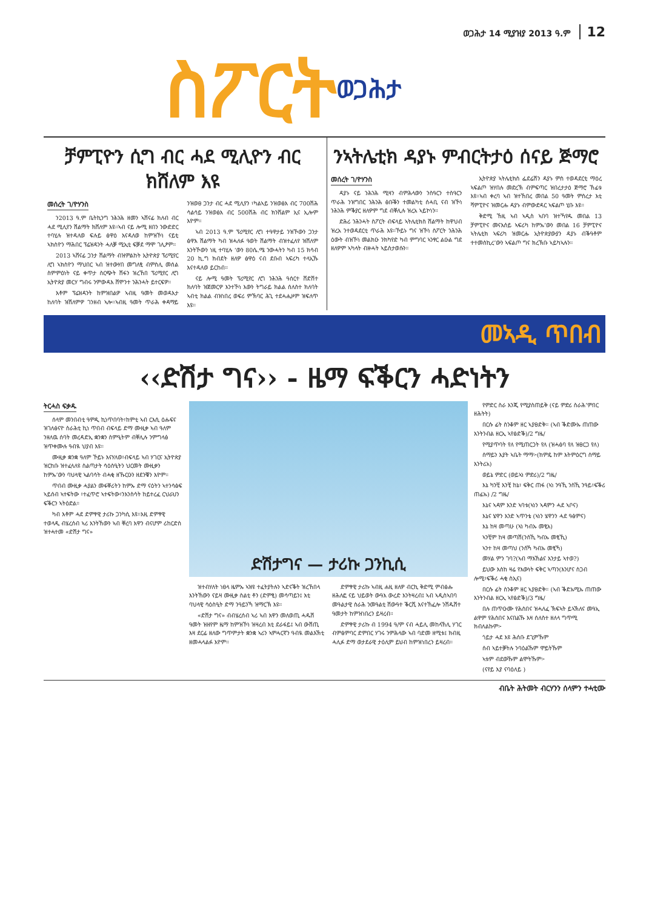ወጋሕታ 14 ሚያዝያ 2013 ዓ.ም 12
ስፖርት ወጋሕታ
ቻምፒዮን ሲግ ብር ሓደ ሚሊዮን ብር ክሸለም እዩ
መሰረት ገ/ዮሃንስ
ን2013 ዓ.ም ቤትኪንግ ንሕንሕ ዘመን ኣሸናፊ ክለብ ብር ሓደ ሚሊየን ሽልማት ክሸለም እዩ።ኣብ ናይ ሎሚ ዘበን ንውድድር ተባሂሉ ዝተዳለወ ፍሉይ ፅዋዕ እናዳለወ ከምዝኾነ ናይቲ ኣክስዮን ማሕበር ፕሬዝዳንት ሓለቓ ሚኢቲ ፍቓደ ማሞ ገሊፆም።
2013 ኣሸናፊ ጋንታ ሽልማት ብዝምልከት ኢትዮጵያ ፕሪሚየር ሊግ ኣክስዮን ማህበር ኣብ ዝተውሃበ መግለፂ ብምስሊ መሰል ስምምዕነት ናይ ቀጥታ ስርጭት ሸፋን ዝረኸበ ፕሪሚየር ሊግ ኢትዮጵያ መርሃ ግብሩ ንምውዳእ ሸሞንተ ንሕንሓት ይተርፍዎ።
እቶም ፕሬዝዳንት ከምዝበልዎ ኣብዚ ዓመት መወዳእታ ከለባት ዝሽለምዎ ገንዘብ ኣሎ።ኣብዚ ዓመት ጥራሕ ቀዳማይ ንዝወፀ ጋንታ ብር ሓደ ሚሊየን ፣ካልኣይ ንዝወፅእ ብር 700ሽሕ ሳልሳይ ንዝወፅእ ብር 500ሽሕ ብር ክንሸልም ኢና ኢሎም እዮም።
ኣብ 2013 ዓ.ም ፕሪሚየር ሊግ ተዓዋታይ ንዝኾውን ጋንታ ፅዋእ ሽልማት ካብ ዝሓለፉ ዓወት ሽልማት ብዝተፈለየ ዝሽለም እንትኾውን ነዚ ተባሂሉ ‘ውን 80ሴ.ሜ ንውሓትን ካብ 15 ክሳብ 20 ኪ.ግ ክብደት ዘለዎ ፅዋዕ ናብ ደቡብ ኣፍሪካ ተላኢኹ እናተዳለወ ይርከብ።
ናይ ሎሚ ዓመት ፕሪሚየር ሊግ ንሕንሕ ዓሰርተ ሸድሽተ ክለባት ዝጀመርዎ እንተኾነ እውን ትግራይ ክልል ሰለስተ ክለባት ኣብቲ ክልል ብዝነበረ ወፍሪ ምኽባር ሕጊ ተደሓሒዞም ዝፍለጥ እዩ።
ንኣትሌቲክ ዳያኑ ምብርትታዕ ሰናይ ጅማሮ
መሰረት ገ/ዮሃንስ
ዳያኑ ናይ ንሕንሕ ሚዛን ብምሕላውን ንስዓርን ተስዓርን ጥራሕ ንዝግበር ንሕንሕ ፅቡቕን ተመልካቲ ሰሓቢ ናብ ዝኾነ ንሕንሕ ምቕያር ዘለዎም ግደ ብቐሊሉ ዝረአ ኣይኮነን።
ድሕሪ ንሕንሓት ስፖርት ብፍላይ ኣትሌቲክስ ሽልማት ከዋህብ ዝረአ ንተወዳደርቲ ጥራሕ እዩ።ኾይኑ ግና ዝኾነ ስፖርት ንሕንሕ ዕውት ብዝኾነ መልክዑ ንክካየድ ካብ ምግባር ኣንፃር ልዑል ግደ ዘለዎም ኣካላት ብዙሓት ኣይስታወሱን።
ኢትዮጵያ ኣትሌቲክስ ፌደሬሽን ዳያኑ ምስ ተወዳደርቲ ማዕረ ኣፍልጦ ዝሃበሉ መድረኽ ብምፍጣር ዝበረታታዕ ጅማሮ ኸፊቱ እዩ።ኣብ ቀረባ ኣብ ዝተኸበረ መበል 50 ዓመት ምስረታ እቲ ሻምፒዮና ዝመርሑ ዳያኑ ብምውድዳር ኣፍልጦ ሂቡ እዩ።
ቅድሚ ኸዚ ኣብ ኣዲስ ኣበባ ዝተኻየዱ መበል 13 ቻምፒዮና መናእሰይ ኣፍሪካ ከምኡ’ውን መበል 16 ቻምፒዮና ኣትሌቲክ ኣፍሪካ ዝመርሑ ኢትዮጵያውያን ዳያኑ ብቕዓቶም ተተመስኪረ’ውን ኣፍልጦ ግና ክረኽቡ ኣይካኣሉን።
መኣዲ ጥበብ
‹‹ድሽታ ግና›› - ዜማ ፍቕርን ሓድነትን
ትርሓስ ፍቃዱ
ሰላም መንበብቲ ዓምዲ ኪነጥበባት፣ከምቲ ኣብ ርእሲ ዕሑፍና ዝገለፅናዮ ስራሕቲ ኪነ ጥበብ ብፍላይ ድማ ሙዚቃ ኣብ ዓለም ንዘለዉ ሰባት መረዳድኢ ቋንቋን ስምዒትም ብቐሊሉ ንምግላፅ ዝጥቀሙሉ ዓብዪ ህያብ እዩ።
ሙዚቃ ቋንቋ ዓለም ኾይኑ እናሃለወ፣ብፍላይ ኣብ ሃገርና ኢትዮጵያ ዝርከቡ ዝተፈላለዩ ስልጣታት ሳዕስዒትን ህርመት ሙዚቃን ከምኡ’ውን ባህላዊ ኣልባሳት ብሓቂ ዘኹርዑን ዘደንቑን እዮም።
ጥበብ ሙዚቃ ሓያልን መፋቐሪትን ከምኡ ድማ ናዕትን ኣተንሳፅፍ ኣይሰብ ኣተፍትው ፣ተፈጥሮ ኣተፍትው፣ንእንስሳት ከይተረፈ ርህራህን ፍቕርን ኣትዕድል።
ካብ እቶም ሓደ ድምፃዊ ታሪኩ ጋንካሲ እዩ።እዚ ድምፃዊ ተወላዲ ብሄረሰብ ኣሪ እንትኸውን ኣብ ቐረባ እዋን ብናሆም ሪከርድስ ዝተሓተመ «ድሽታ ግና»
ድሽታግና — ታሪኩ ጋንኪሲ
ዝተብሃለት ነፀላ ዜምኡ ኣዝዩ ተፈትያትሉን ኣድናቕት ዝረኸበላ እንትኸውን ናይዛ ሙዚቃ ስልቲ ቶን (ድምፂ) መሳጣይን፤ እቲ ባህላዊ ሳዕስዒት ድማ ንዓይንኻ ዝማርኽ እዩ።
«ድሽታ ግና» ብብሄረሰብ ኣሪ ኣብ እዋን መለወጢ ሓዱሽ ዓመት ዝዘየም ዜማ ከምዝኾነ ዝዛረብ እቲ ደራፋይ፤ ኣብ ውሽጢ እዛ ደርፊ ዘለው ግጥምታት ቋንቋ ኣሪን ኣምሓርኛን ዓብዪ መልእኽቲ ዘመሓላልፉ እዮም።
ድምፃዊ ታሪኩ ኣብዚ ሐዚ ዘለዎ ብርኪ ቅድሚ ምብፅሑ ዘሕለፎ ናይ ህይወት ውዓእ ውረድ እንትዛረብ፤ ኣብ ኣዲስኣበባ መዓልታዊ ስራሕ ንመዓልቲ ሽውዓተ ቕርሺ እናተኸፈሎ ንሽዱሽተ ዓመታት ከምዝነበረን ይዛረብ።
ድምፃዊ ታሪኩ ብ 1994 ዓ/ም ናብ ሓይሊ መከላኸሊ ሃገር ብምፅምባር ድምበር ሃገሩ ንምሕላው ኣብ ባድመ ዘሚቱ፤ ክብዚ ሓሊፉ ድማ ወታደራዊ ታዕሊም ይህብ ከምዝነበረን ይዛረብ።
የምድር ስራ እንጂ የሚያስጠይቅ (ናይ ምድሪ ስራሕ’ምበር ዘሕትት)
በርሱ ፊት ስንቆም ዘር ኣያፀድቅ። (ኣብ ቕድሙኡ ጠጠው እንትንብል ዘርኢ ኣየፅድቕ)/2 ግዜ/
የሚያጥባት የለ የሚጠርጋት የለ (ዝሓፅባ የለ ዝፀርጋ የለ)
ሰማይን እያት ኣቤት ማማ፦(ከምዴ ከም እትምዕርግ ሰማይ እንትሪአ)
ወይኔ ምድር (ወይኣነ ምድሪ)/2 ግዜ/
እኔ ካንቺ እንቺ ከኔ፣ ፍቅር ጠፋ (ኣነ ንዓኺ ንስኺ ንዓይ፣ፍቕሪ ጠፊኡ) /2 ግዜ/
እኔና ኣዳም እንድ ኣባቱ(ኣነን ኣዳምን ሓደ ኣቦና)
እኔና ሄዋን እንድ ኣጥንቴ (ኣነን ሄዋንን ሓደ ዓፅምና)
እኔ ከዛ መጣሁ (ኣነ ካብኡ መፂአ)
ኣንቺም ከዛ መጣሽ(ንስኺ ካብኡ መፂኺ)
ኣንተ ከዛ መጣህ (ንስኻ ካብኡ መፂኻ)
መሃል ምን ገባ?(ኣብ ማእኸልና እንታይ ኣተወ?)
ይህው እስከ ዛሬ የእውነት ፍቅር ኣጣን(እንሆና ስጋብ ሎሚ፣ፍቕሪ ሓቂ ስኢና)
በርሱ ፊት ስንቆም ዘር ኣያፀድቅ። (ኣብ ቕድኡሚኡ ጠጠው እንትንብል ዘርኢ ኣየፅድቕ)/3 ግዜ/
በሉ ጠጥዑሙ የሕስበና ዝሓለፈ ኽፍኣት ይኣኽለና መዓኢ ልዋም የሕስበና እናበልኹ እዛ ሰለስተ ዘለላ ግጥሚ ክብለልኩም፦
ጎይታ ሓደ እዩ ሕሰቡ ደጊምኹም
ሰብ ኣይተቓትሉ ንባዕልኹም ሞይትኹም
ኣቱም ብደውኹም ልሞትኹም፦
(ናየይ እያ ናባዕለይ )
ብቤት ሕትመት ብርሃንን ሰላምን ተሓቲሙ